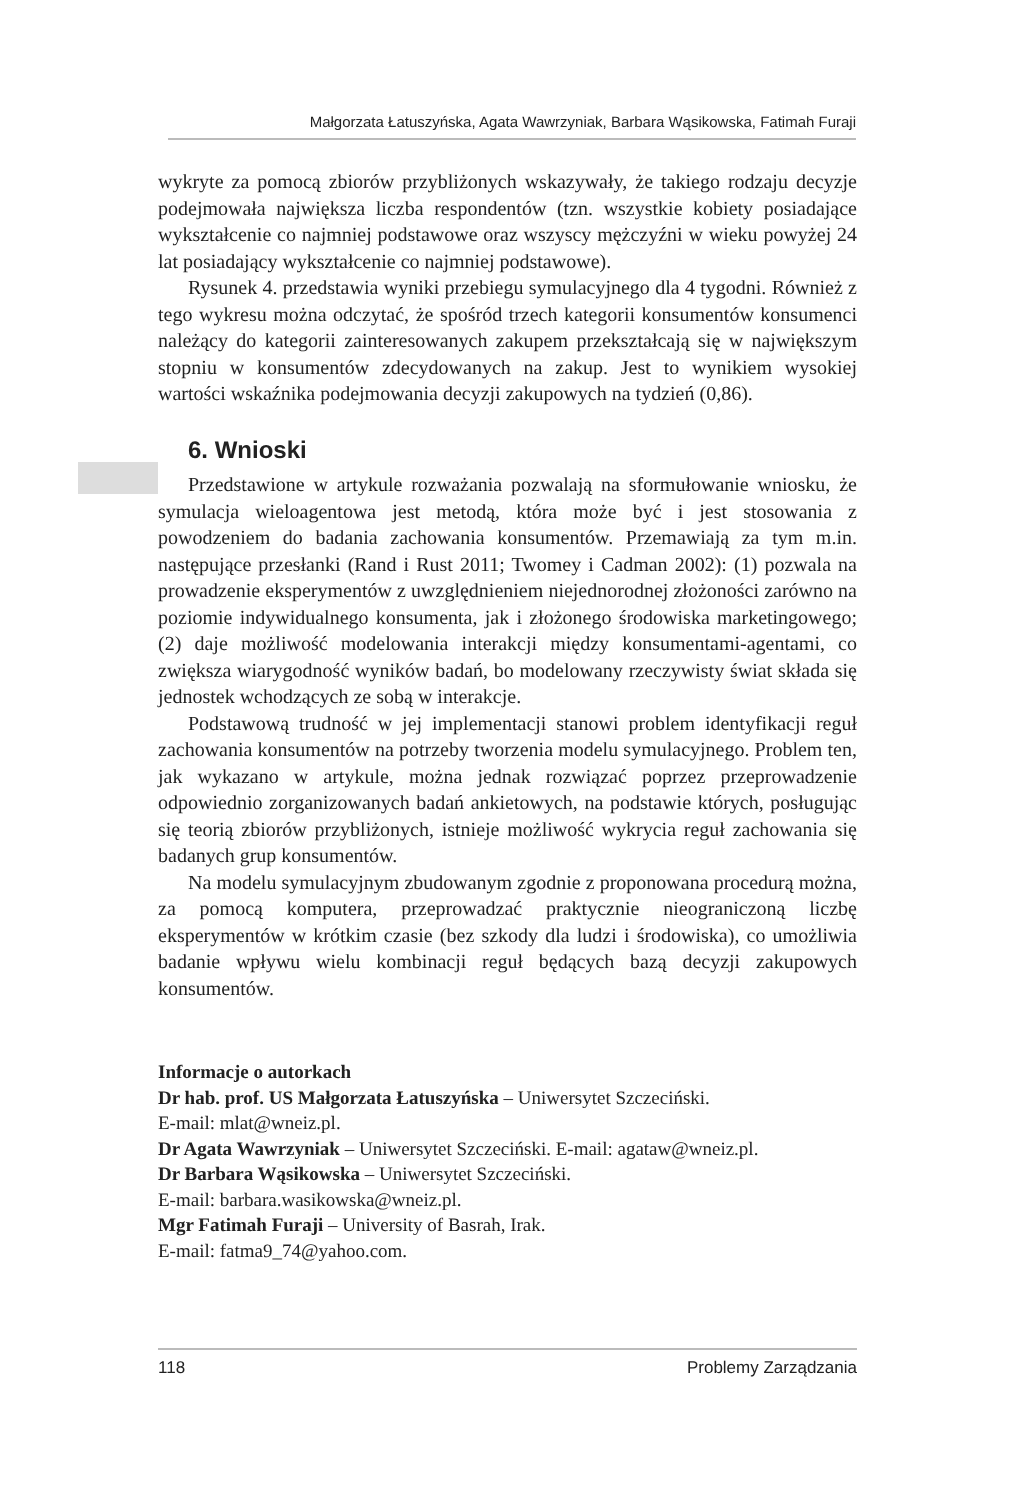Małgorzata Łatuszyńska, Agata Wawrzyniak, Barbara Wąsikowska, Fatimah Furaji
wykryte za pomocą zbiorów przybliżonych wskazywały, że takiego rodzaju decyzje podejmowała największa liczba respondentów (tzn. wszystkie kobiety posiadające wykształcenie co najmniej podstawowe oraz wszyscy mężczyźni w wieku powyżej 24 lat posiadający wykształcenie co najmniej podstawowe).
Rysunek 4. przedstawia wyniki przebiegu symulacyjnego dla 4 tygodni. Również z tego wykresu można odczytać, że spośród trzech kategorii konsumentów konsumenci należący do kategorii zainteresowanych zakupem przekształcają się w największym stopniu w konsumentów zdecydowanych na zakup. Jest to wynikiem wysokiej wartości wskaźnika podejmowania decyzji zakupowych na tydzień (0,86).
6. Wnioski
Przedstawione w artykule rozważania pozwalają na sformułowanie wniosku, że symulacja wieloagentowa jest metodą, która może być i jest stosowania z powodzeniem do badania zachowania konsumentów. Przemawiają za tym m.in. następujące przesłanki (Rand i Rust 2011; Twomey i Cadman 2002): (1) pozwala na prowadzenie eksperymentów z uwzględnieniem niejednorodnej złożoności zarówno na poziomie indywidualnego konsumenta, jak i złożonego środowiska marketingowego; (2) daje możliwość modelowania interakcji między konsumentami-agentami, co zwiększa wiarygodność wyników badań, bo modelowany rzeczywisty świat składa się jednostek wchodzących ze sobą w interakcje.
Podstawową trudność w jej implementacji stanowi problem identyfikacji reguł zachowania konsumentów na potrzeby tworzenia modelu symulacyjnego. Problem ten, jak wykazano w artykule, można jednak rozwiązać poprzez przeprowadzenie odpowiednio zorganizowanych badań ankietowych, na podstawie których, posługując się teorią zbiorów przybliżonych, istnieje możliwość wykrycia reguł zachowania się badanych grup konsumentów.
Na modelu symulacyjnym zbudowanym zgodnie z proponowana procedurą można, za pomocą komputera, przeprowadzać praktycznie nieograniczoną liczbę eksperymentów w krótkim czasie (bez szkody dla ludzi i środowiska), co umożliwia badanie wpływu wielu kombinacji reguł będących bazą decyzji zakupowych konsumentów.
Informacje o autorkach
Dr hab. prof. US Małgorzata Łatuszyńska – Uniwersytet Szczeciński.
E-mail: mlat@wneiz.pl.
Dr Agata Wawrzyniak – Uniwersytet Szczeciński. E-mail: agataw@wneiz.pl.
Dr Barbara Wąsikowska – Uniwersytet Szczeciński.
E-mail: barbara.wasikowska@wneiz.pl.
Mgr Fatimah Furaji – University of Basrah, Irak.
E-mail: fatma9_74@yahoo.com.
118 Problemy Zarządzania